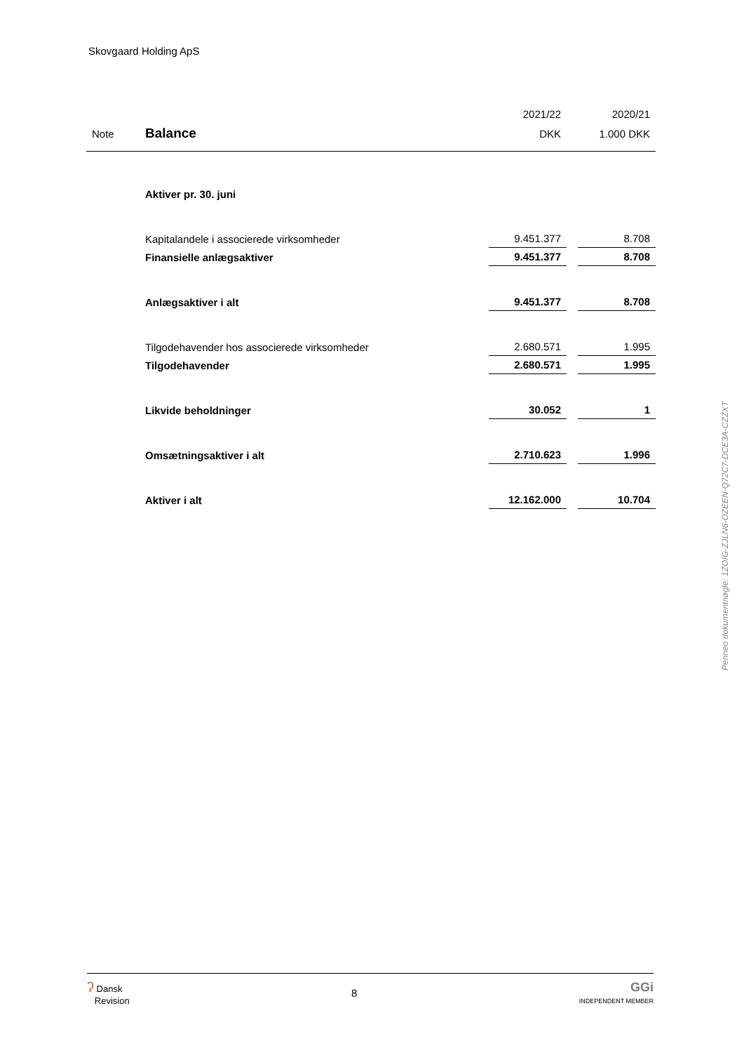Skovgaard Holding ApS
| | | 2021/22 | | 2020/21 |
| Note | Balance | DKK | | 1.000 DKK |
| | Aktiver pr. 30. juni | | | |
| | Kapitalandele i associerede virksomheder | 9.451.377 | | 8.708 |
| | Finansielle anlægsaktiver | 9.451.377 | | 8.708 |
| | Anlægsaktiver i alt | 9.451.377 | | 8.708 |
| | Tilgodehavender hos associerede virksomheder | 2.680.571 | | 1.995 |
| | Tilgodehavender | 2.680.571 | | 1.995 |
| | Likvide beholdninger | 30.052 | | 1 |
| | Omsætningsaktiver i alt | 2.710.623 | | 1.996 |
| | Aktiver i alt | 12.162.000 | | 10.704 |
Penneo dokumentnøgle: 1ZOIG-ZJLN6-OZEEN-Q72C7-DCE3A-CZZXT
ʔ Dansk
Revision
8
GGi
INDEPENDENT MEMBER